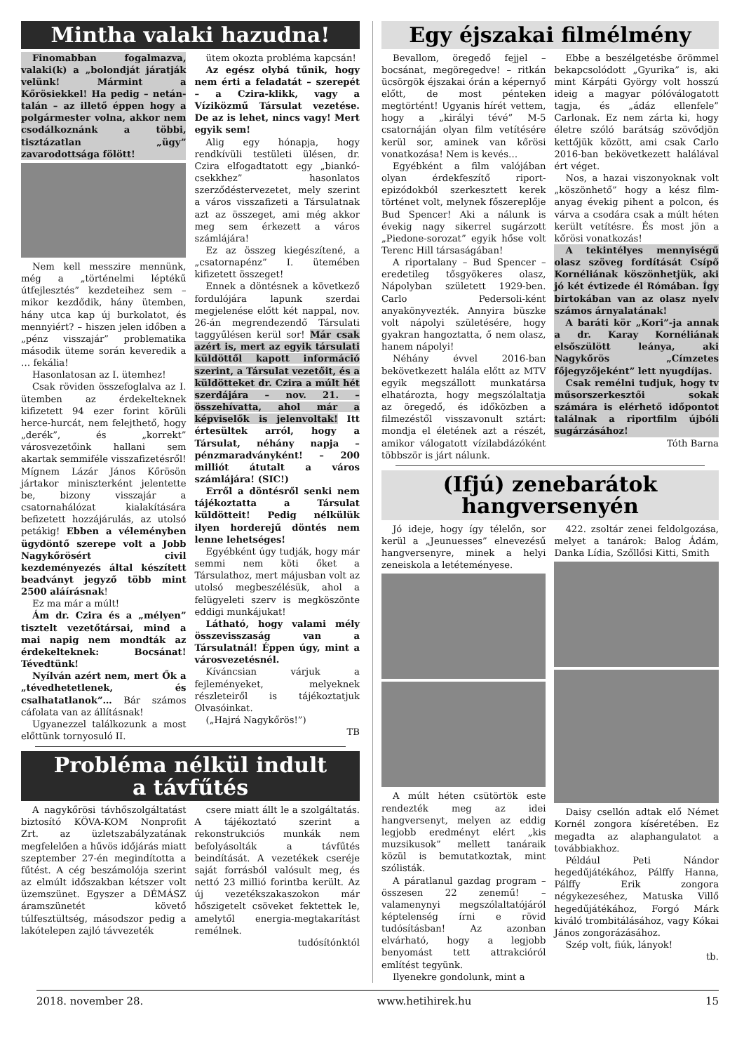Mintha valaki hazudna!
Finomabban fogalmazva, valaki(k) a „bolondját járatják velünk! Mármint a Kőrösiekkel! Ha pedig – netán-talán – az illető éppen hogy a polgármester volna, akkor nem csodálkoznánk a többi, tisztázatlan „ügy” zavarodottsága fölött!
Nem kell messzire mennünk, még a „történelmi léptékű útfejlesztés” kezdeteihez sem – mikor kezdődik, hány ütemben, hány utca kap új burkolatot, és mennyiért? – hiszen jelen időben a „pénz visszajár” problematika második üteme során keveredik a … fekália!
Hasonlatosan az I. ütemhez!
Csak röviden összefoglalva az I. ütemben az érdekelteknek kifizetett 94 ezer forint körüli herce-hurcát, nem felejthető, hogy „derék”, és „korrekt” városvezetőink hallani sem akartak semmiféle visszafizetésről! Mígnem Lázár János Kőrösön jártakor miniszterként jelentette be, bizony visszajár a csatornahálózat kialakítására befizetett hozzájárulás, az utolsó petákig! Ebben a véleményben ügydöntő szerepe volt a Jobb Nagykőrösért civil kezdeményezés által készített beadványt jegyző több mint 2500 aláírásnak!
Ez ma már a múlt!
Ám dr. Czira és a „mélyen” tisztelt vezetőtársai, mind a mai napig nem mondták az érdekelteknek: Bocsánat! Tévedtünk!
Nyílván azért nem, mert Ők a „tévedhetetlenek, és csalhatatlanok”… Bár számos cáfolata van az állításnak!
Ugyanezzel találkozunk a most előttünk tornyosuló II.
ütem okozta probléma kapcsán!
Az egész olybá tűnik, hogy nem érti a feladatát – szerepét – a Czira-klikk, vagy a Víziközmű Társulat vezetése. De az is lehet, nincs vagy! Mert egyik sem!
Alig egy hónapja, hogy rendkívüli testületi ülésen, dr. Czira elfogadtatott egy „biankó-csekkhez” hasonlatos szerződéstervezetet, mely szerint a város visszafizeti a Társulatnak azt az összeget, ami még akkor meg sem érkezett a város számlájára!
Ez az összeg kiegészítené, a „csatornapénz” I. ütemében kifizetett összeget!
Ennek a döntésnek a következő fordulójára lapunk szerdai megjelenése előtt két nappal, nov. 26-án megrendezendő Társulati taggyűlésen kerül sor! Már csak azért is, mert az egyik társulati küldöttől kapott információ szerint, a Társulat vezetőit, és a küldötteket dr. Czira a múlt hét szerdájára – nov. 21. – összehívatta, ahol már a képviselők is jelenvoltak! Itt értesültek arról, hogy a Társulat, néhány napja – pénzmaradványként! – 200 milliót átutalt a város számlájára! (SIC!)
Erről a döntésről senki nem tájékoztatta a Társulat küldötteit! Pedig nélkülük ilyen horderejű döntés nem lenne lehetséges!
Egyébként úgy tudják, hogy már semmi nem köti őket a Társulathoz, mert májusban volt az utolsó megbeszélésük, ahol a felügyeleti szerv is megköszönte eddigi munkájukat!
Látható, hogy valami mély összevisszaság van a Társulatnál! Éppen úgy, mint a városvezetésnél.
Kíváncsian várjuk a fejleményeket, melyeknek részleteiről is tájékoztatjuk Olvasóinkat.
(„Hajrá Nagykőrös!”)
TB
Probléma nélkül indult
a távfűtés
A nagykőrösi távhőszolgáltatást biztosító KÖVA-KOM Nonprofit Zrt. az üzletszabályzatának megfelelően a hűvös időjárás miatt szeptember 27-én megindította a fűtést. A cég beszámolója szerint az elmúlt időszakban kétszer volt üzemszünet. Egyszer a DÉMÁSZ áramszünetét követő túlfesztültség, másodszor pedig a lakótelepen zajló távvezeték
csere miatt állt le a szolgáltatás. A tájékoztató szerint a rekonstrukciós munkák nem befolyásolták a távfűtés beindítását. A vezetékek cseréje saját forrásból valósult meg, és nettó 23 millió forintba került. Az új vezetékszakaszokon már hőszigetelt csöveket fektettek le, amelytől energia-megtakarítást remélnek.
tudósítónktól
Egy éjszakai filmélmény
Bevallom, öregedő fejjel – bocsánat, megöregedve! – ritkán ücsörgök éjszakai órán a képernyő előtt, de most pénteken megtörtént! Ugyanis hírét vettem, hogy a „királyi tévé” M-5 csatornáján olyan film vetítésére kerül sor, aminek van kőrösi vonatkozása! Nem is kevés…
Egyébként a film valójában olyan érdekfeszítő riport-epizódokból szerkesztett kerek történet volt, melynek főszereplője Bud Spencer! Aki a nálunk is évekig nagy sikerrel sugárzott „Piedone-sorozat” egyik hőse volt Terenc Hill társaságában!
A riportalany – Bud Spencer – eredetileg tősgyökeres olasz, Nápolyban született 1929-ben. Carlo Pedersoli-ként anyakönyvezték. Annyira büszke volt nápolyi születésére, hogy gyakran hangoztatta, ő nem olasz, hanem nápolyi!
Néhány évvel 2016-ban bekövetkezett halála előtt az MTV egyik megszállott munkatársa elhatározta, hogy megszólaltatja az öregedő, és időközben a filmezéstől visszavonult sztárt: mondja el életének azt a részét, amikor válogatott vízilabdázóként többször is járt nálunk.
Ebbe a beszélgetésbe örömmel bekapcsolódott „Gyurika” is, aki mint Kárpáti György volt hosszú ideig a magyar pólóválogatott tagja, és „ádáz ellenfele” Carlonak. Ez nem zárta ki, hogy életre szóló barátság szövődjön kettőjük között, ami csak Carlo 2016-ban bekövetkezett halálával ért véget.
Nos, a hazai viszonyoknak volt „köszönhető” hogy a kész film-anyag évekig pihent a polcon, és várva a csodára csak a múlt héten került vetítésre. És most jön a kőrösi vonatkozás!
A tekintélyes mennyiségű olasz szöveg fordítását Csípő Kornéliának köszönhetjük, aki jó két évtizede él Rómában. Így birtokában van az olasz nyelv számos árnyalatának!
A baráti kör „Kori”-ja annak a dr. Karay Kornéliának elsőszülött leánya, aki Nagykőrös „Címzetes főjegyzőjeként” lett nyugdíjas.
Csak remélni tudjuk, hogy tv műsorszerkesztői sokak számára is elérhető időpontot találnak a riportfilm újbóli sugárzásához!
Tóth Barna
(Ifjú) zenebarátok hangversenyén
Jó ideje, hogy így télelőn, sor kerül a „Jeunuesses” elnevezésű hangversenyre, minek a helyi zeneiskola a letéteményese.
A múlt héten csütörtök este rendezték meg az idei hangversenyt, melyen az eddig legjobb eredményt elért „kis muzsikusok” mellett tanáraik közül is bemutatkoztak, mint szólisták.
A páratlanul gazdag program – összesen 22 zenemű! – valamenynyi megszólaltatójáról képtelenség írni e rövid tudósításban! Az azonban elvárható, hogy a legjobb benyomást tett attrakcióról említést tegyünk.
Ilyenekre gondolunk, mint a
422. zsoltár zenei feldolgozása, melyet a tanárok: Balog Ádám, Danka Lídia, Szőllősi Kitti, Smith
Daisy csellón adtak elő Német Kornél zongora kíséretében. Ez megadta az alaphangulatot a továbbiakhoz.
Például Peti Nándor hegedűjátékához, Pálffy Hanna, Pálffy Erik zongora négykezeséhez, Matuska Villő hegedűjátékához, Forgó Márk kiváló trombitálásához, vagy Kókai János zongorázásához.
Szép volt, fiúk, lányok!
tb.
2018. november 28. www.hetihirek.hu 15